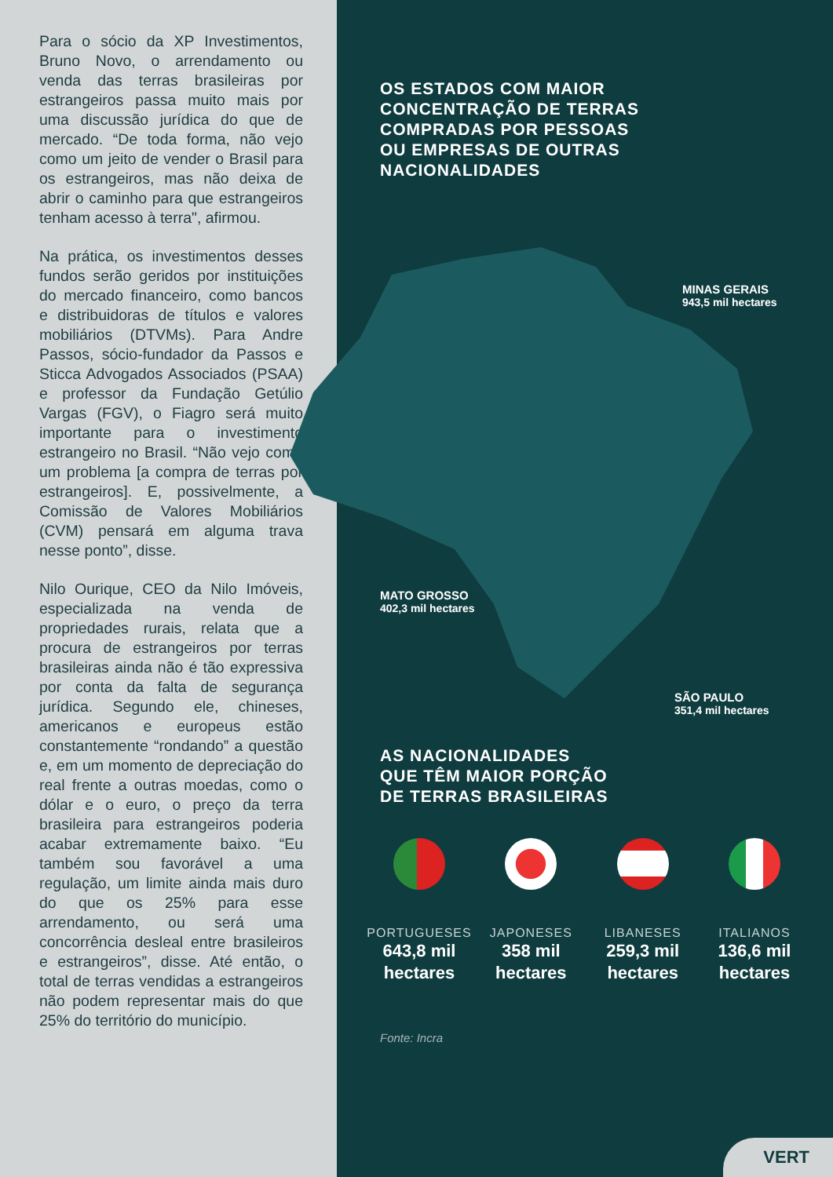Para o sócio da XP Investimentos, Bruno Novo, o arrendamento ou venda das terras brasileiras por estrangeiros passa muito mais por uma discussão jurídica do que de mercado. “De toda forma, não vejo como um jeito de vender o Brasil para os estrangeiros, mas não deixa de abrir o caminho para que estrangeiros tenham acesso à terra", afirmou.
Na prática, os investimentos desses fundos serão geridos por instituições do mercado financeiro, como bancos e distribuidoras de títulos e valores mobiliários (DTVMs). Para Andre Passos, sócio-fundador da Passos e Sticca Advogados Associados (PSAA) e professor da Fundação Getúlio Vargas (FGV), o Fiagro será muito importante para o investimento estrangeiro no Brasil. “Não vejo como um problema [a compra de terras por estrangeiros]. E, possivelmente, a Comissão de Valores Mobiliários (CVM) pensará em alguma trava nesse ponto”, disse.
Nilo Ourique, CEO da Nilo Imóveis, especializada na venda de propriedades rurais, relata que a procura de estrangeiros por terras brasileiras ainda não é tão expressiva por conta da falta de segurança jurídica. Segundo ele, chineses, americanos e europeus estão constantemente “rondando” a questão e, em um momento de depreciação do real frente a outras moedas, como o dólar e o euro, o preço da terra brasileira para estrangeiros poderia acabar extremamente baixo. “Eu também sou favorável a uma regulação, um limite ainda mais duro do que os 25% para esse arrendamento, ou será uma concorrência desleal entre brasileiros e estrangeiros”, disse. Até então, o total de terras vendidas a estrangeiros não podem representar mais do que 25% do território do município.
OS ESTADOS COM MAIOR
CONCENTRAÇÃO DE TERRAS
COMPRADAS POR PESSOAS
OU EMPRESAS DE OUTRAS
NACIONALIDADES
MINAS GERAIS
943,5 mil hectares
MATO GROSSO
402,3 mil hectares
SÃO PAULO
351,4 mil hectares
AS NACIONALIDADES
QUE TÊM MAIOR PORÇÃO
DE TERRAS BRASILEIRAS
PORTUGUESES
643,8 mil
hectares
JAPONESES
358 mil
hectares
LIBANESES
259,3 mil
hectares
ITALIANOS
136,6 mil
hectares
Fonte: Incra
VERT